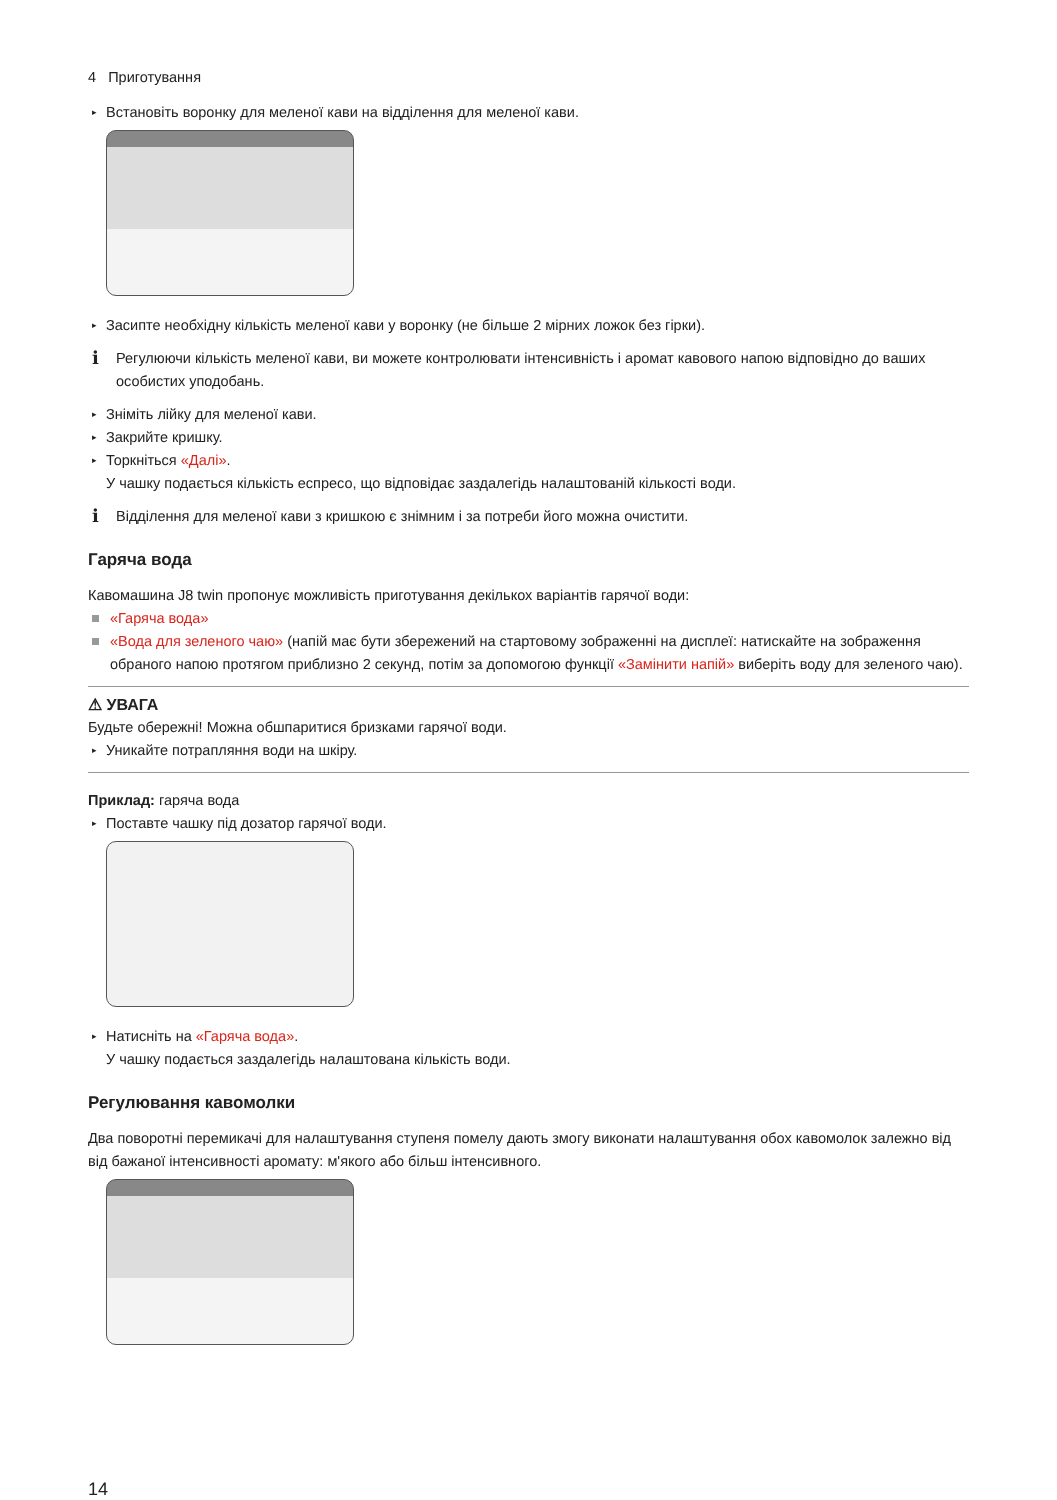4 Приготування
▸ Встановіть воронку для меленої кави на відділення для меленої кави.
▸ Засипте необхідну кількість меленої кави у воронку (не більше 2 мірних ложок без гірки).
i
Регулюючи кількість меленої кави, ви можете контролювати інтенсивність і аромат кавового напою відповідно до ваших особистих уподобань.
▸ Зніміть лійку для меленої кави.
▸ Закрийте кришку.
▸ Торкніться «Далі».
У чашку подається кількість еспресо, що відповідає заздалегідь налаштованій кількості води.
i
Відділення для меленої кави з кришкою є знімним і за потреби його можна очистити.
Гаряча вода
Кавомашина J8 twin пропонує можливість приготування декількох варіантів гарячої води:
«Гаряча вода»
«Вода для зеленого чаю» (напій має бути збережений на стартовому зображенні на дисплеї: натискайте на зображення обраного напою протягом приблизно 2 секунд, потім за допомогою функції «Замінити напій» виберіть воду для зеленого чаю).
⚠ УВАГА
Будьте обережні! Можна обшпаритися бризками гарячої води.
▸ Уникайте потрапляння води на шкіру.
Приклад: гаряча вода
▸ Поставте чашку під дозатор гарячої води.
▸ Натисніть на «Гаряча вода».
У чашку подається заздалегідь налаштована кількість води.
Регулювання кавомолки
Два поворотні перемикачі для налаштування ступеня помелу дають змогу виконати налаштування обох кавомолок залежно від від бажаної інтенсивності аромату: м'якого або більш інтенсивного.
14